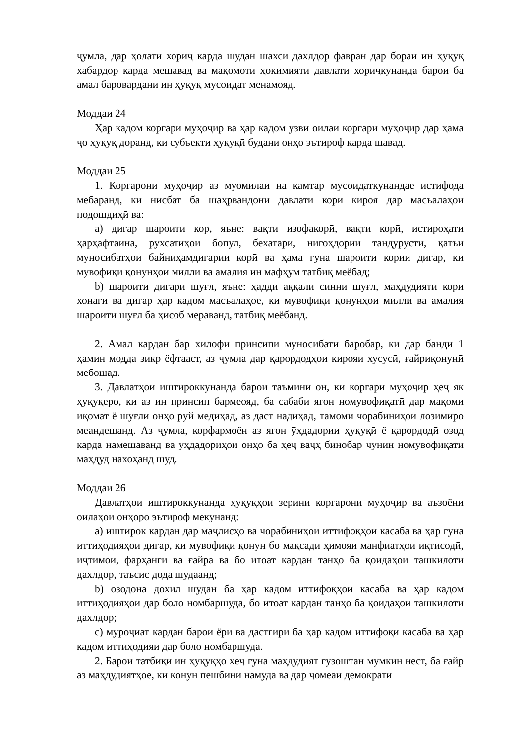ҷумла, дар ҳолати хориҷ карда шудан шахси дахлдор фавран дар бораи ин ҳуқуқ хабардор карда мешавад ва мақомоти ҳокимияти давлати хориҷкунанда барои ба амал баровардани ин ҳуқуқ мусоидат менамояд.
Моддаи 24
Ҳар кадом коргари муҳоҷир ва ҳар кадом узви оилаи коргари муҳоҷир дар ҳама ҷо ҳуқуқ доранд, ки субъекти ҳуқуқӣ будани онҳо эътироф карда шавад.
Моддаи 25
1. Коргарони муҳоҷир аз муомилаи на камтар мусоидаткунандае истифода мебаранд, ки нисбат ба шаҳрвандони давлати кори кироя дар масъалаҳои подошдиҳӣ ва:
a) дигар шароити кор, яъне: вақти изофакорӣ, вақти корӣ, истироҳати ҳарҳафтаина, рухсатиҳои бопул, бехатарӣ, нигоҳдории тандурустӣ, қатъи муносибатҳои байниҳамдигарии корӣ ва ҳама гуна шароити кории дигар, ки мувофиқи қонунҳои миллӣ ва амалия ин мафҳум татбиқ меёбад;
b) шароити дигари шуғл, яъне: ҳадди аққали синни шуғл, маҳдудияти кори хонагӣ ва дигар ҳар кадом масъалаҳое, ки мувофиқи қонунҳои миллӣ ва амалия шароити шуғл ба ҳисоб мераванд, татбиқ меёбанд.
2. Амал кардан бар хилофи принсипи муносибати баробар, ки дар банди 1 ҳамин модда зикр ёфтааст, аз ҷумла дар қарордодҳои кирояи хусусӣ, ғайриқонунӣ мебошад.
3. Давлатҳои иштироккунанда барои таъмини он, ки коргари муҳоҷир ҳеҷ як ҳуқуқеро, ки аз ин принсип бармеояд, ба сабаби ягон номувофиқатӣ дар мақоми иқомат ё шуғли онҳо рӯй медиҳад, аз даст надиҳад, тамоми чорабиниҳои лозимиро меандешанд. Аз ҷумла, корфармоён аз ягон ӯҳдадории ҳуқуқӣ ё қарордодӣ озод карда намешаванд ва ӯҳдадориҳои онҳо ба ҳеҷ ваҷҳ бинобар чунин номувофиқатӣ маҳдуд нахоҳанд шуд.
Моддаи 26
Давлатҳои иштироккунанда ҳуқуқҳои зерини коргарони муҳоҷир ва аъзоёни оилаҳои онҳоро эътироф мекунанд:
a) иштирок кардан дар маҷлисҳо ва чорабиниҳои иттифоқҳои касаба ва ҳар гуна иттиҳодияҳои дигар, ки мувофиқи қонун бо мақсади ҳимояи манфиатҳои иқтисодӣ, иҷтимоӣ, фарҳангӣ ва ғайра ва бо итоат кардан танҳо ба қоидаҳои ташкилоти дахлдор, таъсис дода шудаанд;
b) озодона дохил шудан ба ҳар кадом иттифоқҳои касаба ва ҳар кадом иттиҳодияҳои дар боло номбаршуда, бо итоат кардан танҳо ба қоидаҳои ташкилоти дахлдор;
c) муроҷиат кардан барои ёрӣ ва дастгирӣ ба ҳар кадом иттифоқи касаба ва ҳар кадом иттиҳодияи дар боло номбаршуда.
2. Барои татбиқи ин ҳуқуқҳо ҳеҷ гуна маҳдудият гузоштан мумкин нест, ба ғайр аз маҳдудиятҳое, ки қонун пешбинӣ намуда ва дар ҷомеаи демократӣ